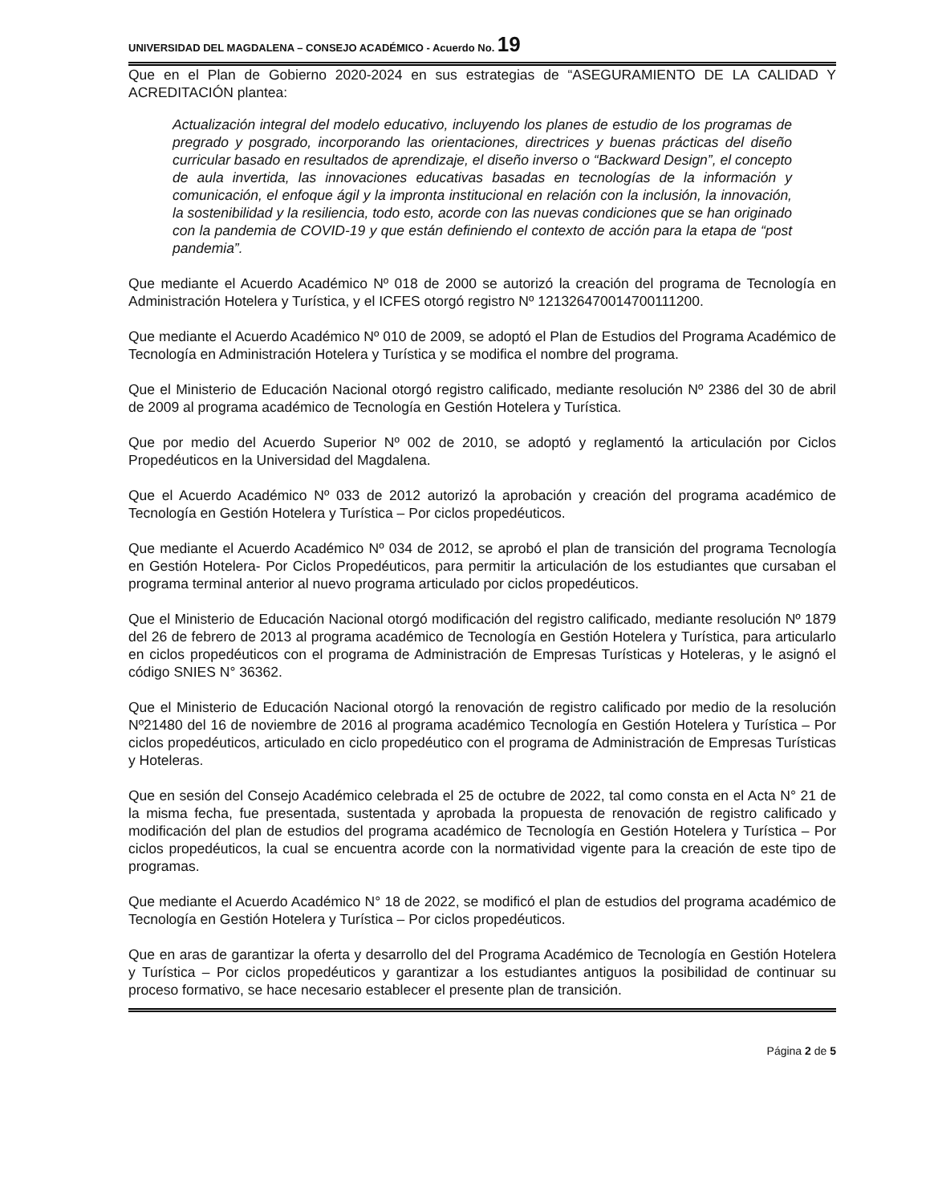UNIVERSIDAD DEL MAGDALENA – CONSEJO ACADÉMICO - Acuerdo No. 19
Que en el Plan de Gobierno 2020-2024 en sus estrategias de “ASEGURAMIENTO DE LA CALIDAD Y ACREDITACIÓN plantea:
Actualización integral del modelo educativo, incluyendo los planes de estudio de los programas de pregrado y posgrado, incorporando las orientaciones, directrices y buenas prácticas del diseño curricular basado en resultados de aprendizaje, el diseño inverso o “Backward Design”, el concepto de aula invertida, las innovaciones educativas basadas en tecnologías de la información y comunicación, el enfoque ágil y la impronta institucional en relación con la inclusión, la innovación, la sostenibilidad y la resiliencia, todo esto, acorde con las nuevas condiciones que se han originado con la pandemia de COVID-19 y que están definiendo el contexto de acción para la etapa de “post pandemia”.
Que mediante el Acuerdo Académico Nº 018 de 2000 se autorizó la creación del programa de Tecnología en Administración Hotelera y Turística, y el ICFES otorgó registro Nº 121326470014700111200.
Que mediante el Acuerdo Académico Nº 010 de 2009, se adoptó el Plan de Estudios del Programa Académico de Tecnología en Administración Hotelera y Turística y se modifica el nombre del programa.
Que el Ministerio de Educación Nacional otorgó registro calificado, mediante resolución Nº 2386 del 30 de abril de 2009 al programa académico de Tecnología en Gestión Hotelera y Turística.
Que por medio del Acuerdo Superior Nº 002 de 2010, se adoptó y reglamentó la articulación por Ciclos Propedéuticos en la Universidad del Magdalena.
Que el Acuerdo Académico Nº 033 de 2012 autorizó la aprobación y creación del programa académico de Tecnología en Gestión Hotelera y Turística – Por ciclos propedéuticos.
Que mediante el Acuerdo Académico Nº 034 de 2012, se aprobó el plan de transición del programa Tecnología en Gestión Hotelera- Por Ciclos Propedéuticos, para permitir la articulación de los estudiantes que cursaban el programa terminal anterior al nuevo programa articulado por ciclos propedéuticos.
Que el Ministerio de Educación Nacional otorgó modificación del registro calificado, mediante resolución Nº 1879 del 26 de febrero de 2013 al programa académico de Tecnología en Gestión Hotelera y Turística, para articularlo en ciclos propedéuticos con el programa de Administración de Empresas Turísticas y Hoteleras, y le asignó el código SNIES N° 36362.
Que el Ministerio de Educación Nacional otorgó la renovación de registro calificado por medio de la resolución Nº21480 del 16 de noviembre de 2016 al programa académico Tecnología en Gestión Hotelera y Turística – Por ciclos propedéuticos, articulado en ciclo propedéutico con el programa de Administración de Empresas Turísticas y Hoteleras.
Que en sesión del Consejo Académico celebrada el 25 de octubre de 2022, tal como consta en el Acta N° 21 de la misma fecha, fue presentada, sustentada y aprobada la propuesta de renovación de registro calificado y modificación del plan de estudios del programa académico de Tecnología en Gestión Hotelera y Turística – Por ciclos propedéuticos, la cual se encuentra acorde con la normatividad vigente para la creación de este tipo de programas.
Que mediante el Acuerdo Académico N° 18 de 2022, se modificó el plan de estudios del programa académico de Tecnología en Gestión Hotelera y Turística – Por ciclos propedéuticos.
Que en aras de garantizar la oferta y desarrollo del del Programa Académico de Tecnología en Gestión Hotelera y Turística – Por ciclos propedéuticos y garantizar a los estudiantes antiguos la posibilidad de continuar su proceso formativo, se hace necesario establecer el presente plan de transición.
Página 2 de 5